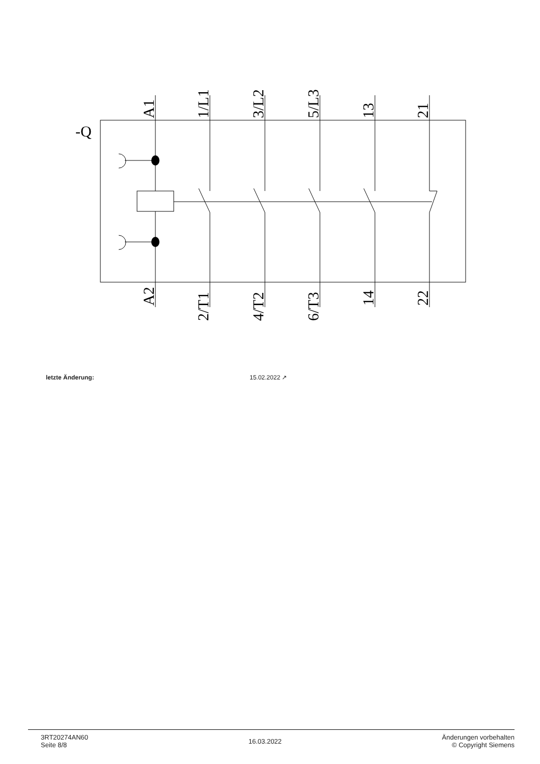-Q
A1
1/L1
3/L2
5/L3
13
21
A2
2/T1
4/T2
6/T3
14
22
letzte Änderung: 15.02.2022 ↗
3RT20274AN60
Seite 8/8
16.03.2022
Änderungen vorbehalten
© Copyright Siemens